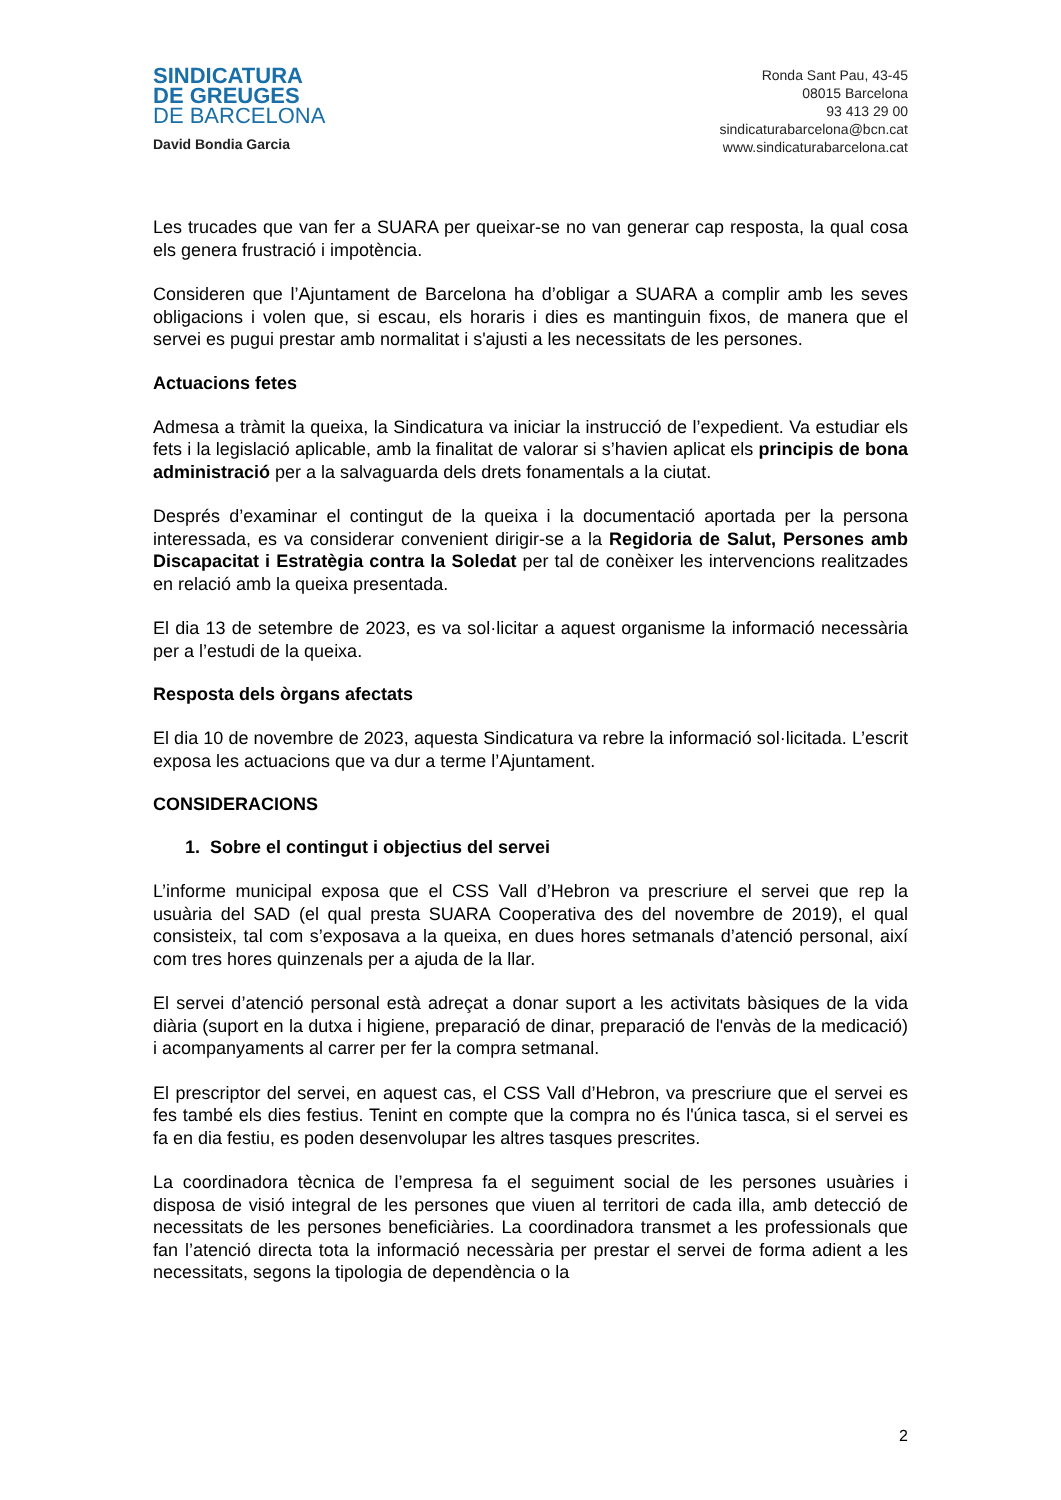SINDICATURA
DE GREUGES
DE BARCELONA
David Bondia Garcia
Ronda Sant Pau, 43-45
08015 Barcelona
93 413 29 00
sindicaturabarcelona@bcn.cat
www.sindicaturabarcelona.cat
Les trucades que van fer a SUARA per queixar-se no van generar cap resposta, la qual cosa els genera frustració i impotència.
Consideren que l’Ajuntament de Barcelona ha d’obligar a SUARA a complir amb les seves obligacions i volen que, si escau, els horaris i dies es mantinguin fixos, de manera que el servei es pugui prestar amb normalitat i s'ajusti a les necessitats de les persones.
Actuacions fetes
Admesa a tràmit la queixa, la Sindicatura va iniciar la instrucció de l’expedient. Va estudiar els fets i la legislació aplicable, amb la finalitat de valorar si s’havien aplicat els principis de bona administració per a la salvaguarda dels drets fonamentals a la ciutat.
Després d’examinar el contingut de la queixa i la documentació aportada per la persona interessada, es va considerar convenient dirigir-se a la Regidoria de Salut, Persones amb Discapacitat i Estratègia contra la Soledat per tal de conèixer les intervencions realitzades en relació amb la queixa presentada.
El dia 13 de setembre de 2023, es va sol·licitar a aquest organisme la informació necessària per a l’estudi de la queixa.
Resposta dels òrgans afectats
El dia 10 de novembre de 2023, aquesta Sindicatura va rebre la informació sol·licitada. L’escrit exposa les actuacions que va dur a terme l’Ajuntament.
CONSIDERACIONS
1. Sobre el contingut i objectius del servei
L’informe municipal exposa que el CSS Vall d’Hebron va prescriure el servei que rep la usuària del SAD (el qual presta SUARA Cooperativa des del novembre de 2019), el qual consisteix, tal com s’exposava a la queixa, en dues hores setmanals d’atenció personal, així com tres hores quinzenals per a ajuda de la llar.
El servei d’atenció personal està adreçat a donar suport a les activitats bàsiques de la vida diària (suport en la dutxa i higiene, preparació de dinar, preparació de l'envàs de la medicació) i acompanyaments al carrer per fer la compra setmanal.
El prescriptor del servei, en aquest cas, el CSS Vall d’Hebron, va prescriure que el servei es fes també els dies festius. Tenint en compte que la compra no és l'única tasca, si el servei es fa en dia festiu, es poden desenvolupar les altres tasques prescrites.
La coordinadora tècnica de l’empresa fa el seguiment social de les persones usuàries i disposa de visió integral de les persones que viuen al territori de cada illa, amb detecció de necessitats de les persones beneficiàries. La coordinadora transmet a les professionals que fan l’atenció directa tota la informació necessària per prestar el servei de forma adient a les necessitats, segons la tipologia de dependència o la
2